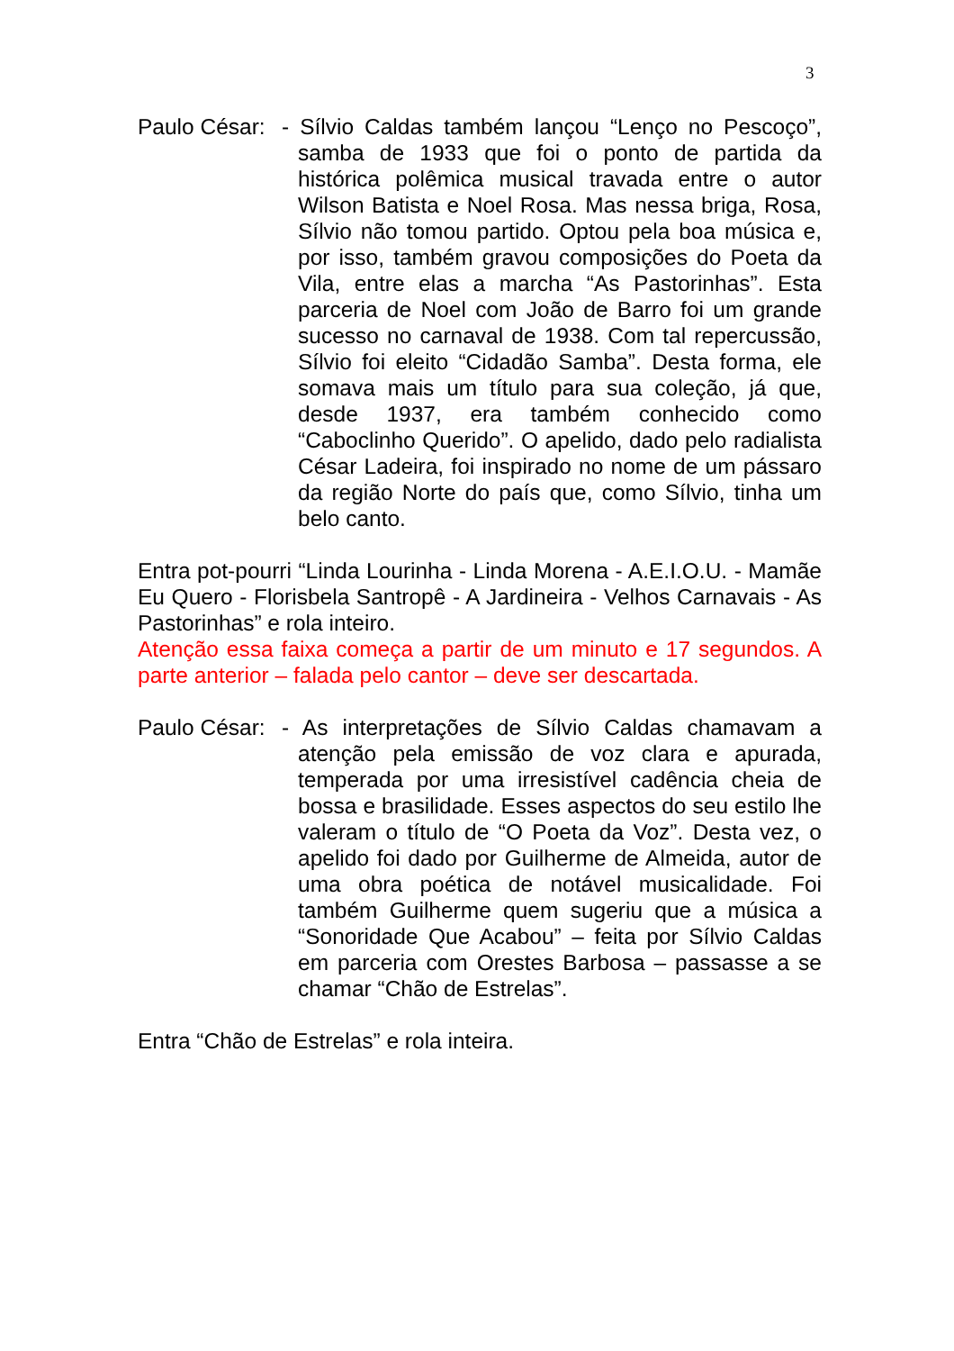3
Paulo César:
- Sílvio Caldas também lançou “Lenço no Pescoço”, samba de 1933 que foi o ponto de partida da histórica polêmica musical travada entre o autor Wilson Batista e Noel Rosa. Mas nessa briga, Rosa, Sílvio não tomou partido. Optou pela boa música e, por isso, também gravou composições do Poeta da Vila, entre elas a marcha “As Pastorinhas”. Esta parceria de Noel com João de Barro foi um grande sucesso no carnaval de 1938. Com tal repercussão, Sílvio foi eleito “Cidadão Samba”. Desta forma, ele somava mais um título para sua coleção, já que, desde 1937, era também conhecido como “Caboclinho Querido”. O apelido, dado pelo radialista César Ladeira, foi inspirado no nome de um pássaro da região Norte do país que, como Sílvio, tinha um belo canto.
Entra pot-pourri “Linda Lourinha - Linda Morena - A.E.I.O.U. - Mamãe Eu Quero - Florisbela Santropê - A Jardineira - Velhos Carnavais - As Pastorinhas” e rola inteiro.
Atenção essa faixa começa a partir de um minuto e 17 segundos. A parte anterior – falada pelo cantor – deve ser descartada.
Paulo César:
- As interpretações de Sílvio Caldas chamavam a atenção pela emissão de voz clara e apurada, temperada por uma irresistível cadência cheia de bossa e brasilidade. Esses aspectos do seu estilo lhe valeram o título de “O Poeta da Voz”. Desta vez, o apelido foi dado por Guilherme de Almeida, autor de uma obra poética de notável musicalidade. Foi também Guilherme quem sugeriu que a música a “Sonoridade Que Acabou” – feita por Sílvio Caldas em parceria com Orestes Barbosa – passasse a se chamar “Chão de Estrelas”.
Entra “Chão de Estrelas” e rola inteira.